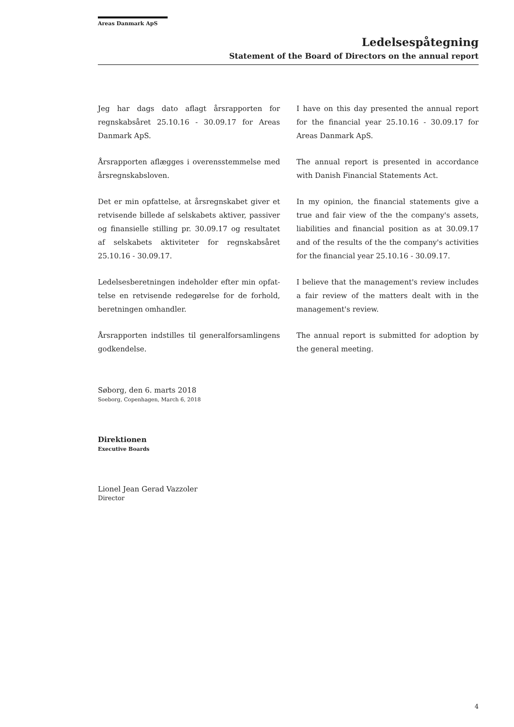Areas Danmark ApS
Ledelsespåtegning
Statement of the Board of Directors on the annual report
Jeg har dags dato aflagt årsrapporten for regnskabsåret 25.10.16 - 30.09.17 for Areas Danmark ApS.
Årsrapporten aflægges i overensstemmelse med årsregnskabsloven.
Det er min opfattelse, at årsregnskabet giver et retvisende billede af selskabets aktiver, passiver og finansielle stilling pr. 30.09.17 og resultatet af selskabets aktiviteter for regnskabsåret 25.10.16 - 30.09.17.
Ledelsesberetningen indeholder efter min opfat-telse en retvisende redegørelse for de forhold, beretningen omhandler.
Årsrapporten indstilles til generalforsamlingens godkendelse.
I have on this day presented the annual report for the financial year 25.10.16 - 30.09.17 for Areas Danmark ApS.
The annual report is presented in accordance with Danish Financial Statements Act.
In my opinion, the financial statements give a true and fair view of the the company's assets, liabilities and financial position as at 30.09.17 and of the results of the the company's activities for the financial year 25.10.16 - 30.09.17.
I believe that the management's review includes a fair review of the matters dealt with in the management's review.
The annual report is submitted for adoption by the general meeting.
Søborg, den 6. marts 2018
Soeborg, Copenhagen, March 6, 2018
Direktionen
Executive Boards
Lionel Jean Gerad Vazzoler
Director
4